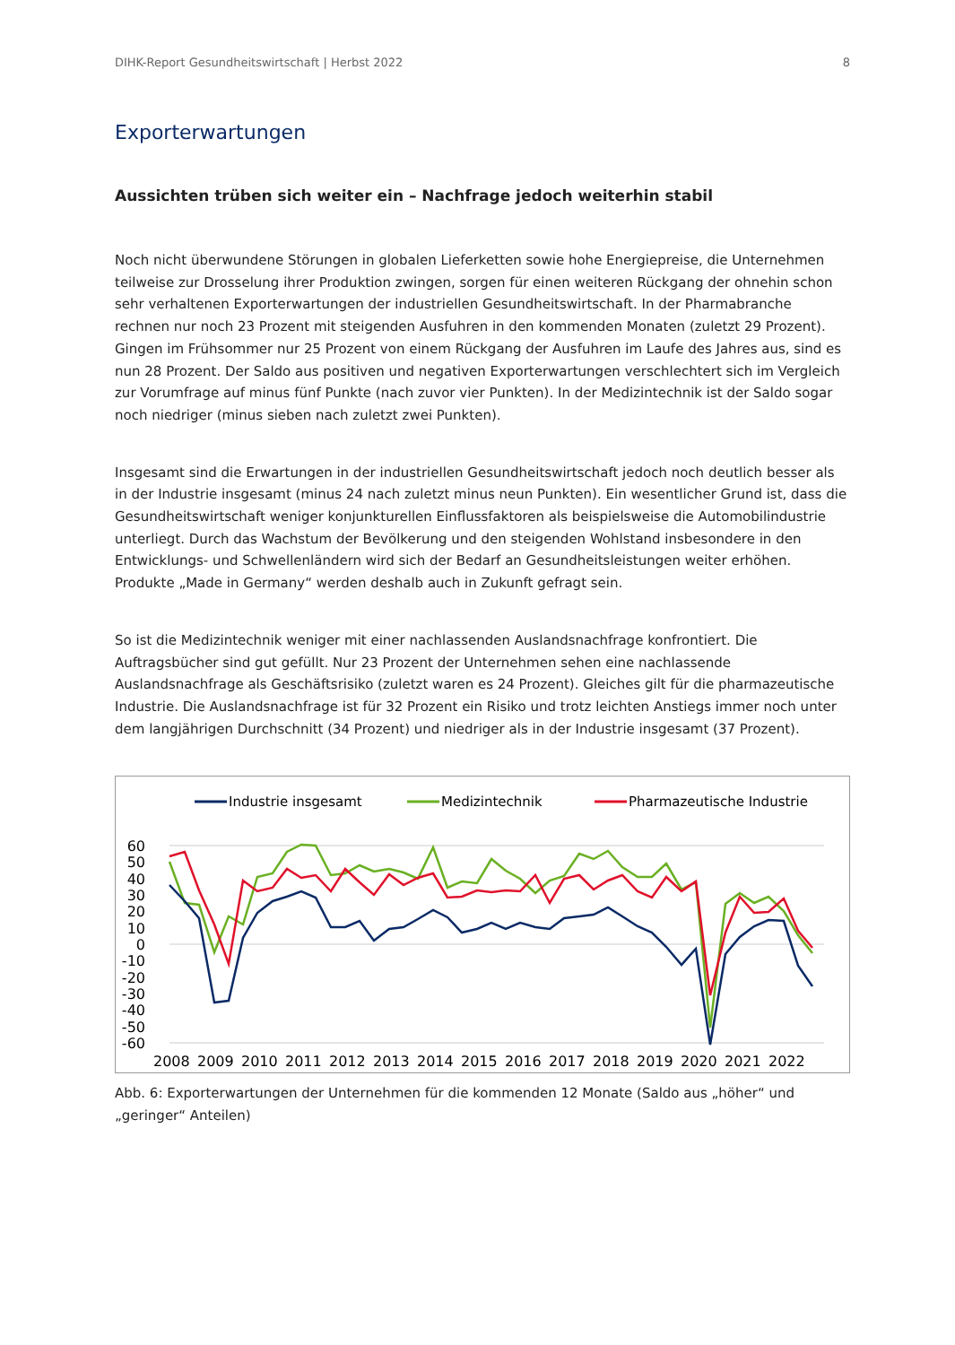DIHK-Report Gesundheitswirtschaft | Herbst 2022 8
Exporterwartungen
Aussichten trüben sich weiter ein – Nachfrage jedoch weiterhin stabil
Noch nicht überwundene Störungen in globalen Lieferketten sowie hohe Energiepreise, die Unternehmen teilweise zur Drosselung ihrer Produktion zwingen, sorgen für einen weiteren Rückgang der ohnehin schon sehr verhaltenen Exporterwartungen der industriellen Gesundheitswirtschaft. In der Pharmabranche rechnen nur noch 23 Prozent mit steigenden Ausfuhren in den kommenden Monaten (zuletzt 29 Prozent). Gingen im Frühsommer nur 25 Prozent von einem Rückgang der Ausfuhren im Laufe des Jahres aus, sind es nun 28 Prozent. Der Saldo aus positiven und negativen Exporterwartungen verschlechtert sich im Vergleich zur Vorumfrage auf minus fünf Punkte (nach zuvor vier Punkten). In der Medizintechnik ist der Saldo sogar noch niedriger (minus sieben nach zuletzt zwei Punkten).
Insgesamt sind die Erwartungen in der industriellen Gesundheitswirtschaft jedoch noch deutlich besser als in der Industrie insgesamt (minus 24 nach zuletzt minus neun Punkten). Ein wesentlicher Grund ist, dass die Gesundheitswirtschaft weniger konjunkturellen Einflussfaktoren als beispielsweise die Automobilindustrie unterliegt. Durch das Wachstum der Bevölkerung und den steigenden Wohlstand insbesondere in den Entwicklungs- und Schwellenländern wird sich der Bedarf an Gesundheitsleistungen weiter erhöhen. Produkte „Made in Germany“ werden deshalb auch in Zukunft gefragt sein.
So ist die Medizintechnik weniger mit einer nachlassenden Auslandsnachfrage konfrontiert. Die Auftragsbücher sind gut gefüllt. Nur 23 Prozent der Unternehmen sehen eine nachlassende Auslandsnachfrage als Geschäftsrisiko (zuletzt waren es 24 Prozent). Gleiches gilt für die pharmazeutische Industrie. Die Auslandsnachfrage ist für 32 Prozent ein Risiko und trotz leichten Anstiegs immer noch unter dem langjährigen Durchschnitt (34 Prozent) und niedriger als in der Industrie insgesamt (37 Prozent).
Industrie insgesamt
Medizintechnik
Pharmazeutische Industrie
60
50
40
30
20
10
0
-10
-20
-30
-40
-50
-60
2008
2009
2010
2011
2012
2013
2014
2015
2016
2017
2018
2019
2020
2021
2022
Abb. 6: Exporterwartungen der Unternehmen für die kommenden 12 Monate (Saldo aus „höher“ und „geringer“ Anteilen)